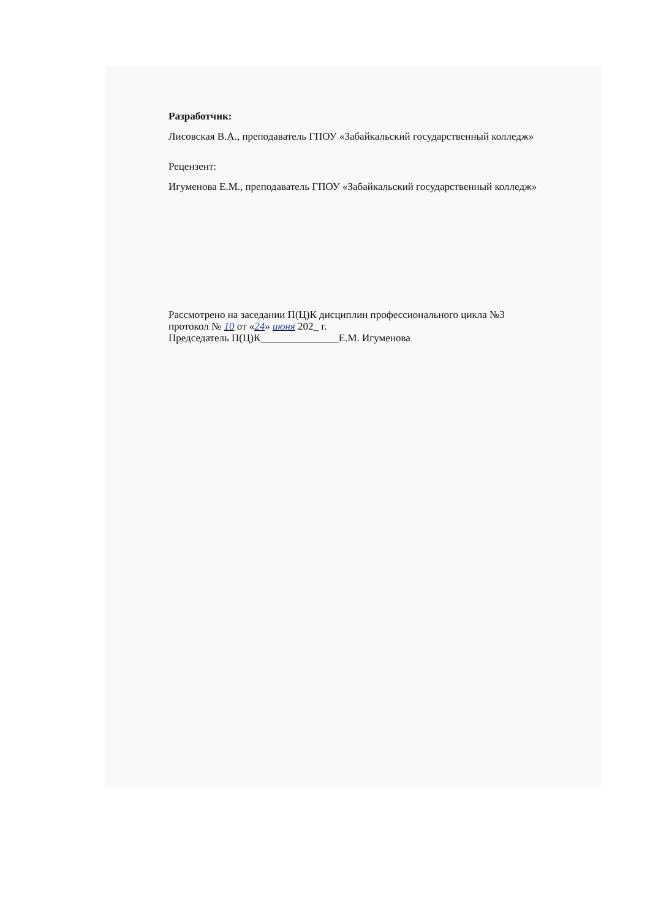Разработчик:
Лисовская В.А., преподаватель ГПОУ «Забайкальский государственный колледж»
Рецензент:
Игуменова Е.М., преподаватель ГПОУ «Забайкальский государственный колледж»
Рассмотрено на заседании П(Ц)К дисциплин профессионального цикла №3
протокол № 10 от «24» июня 202_ г.
Председатель П(Ц)К_______________Е.М. Игуменова